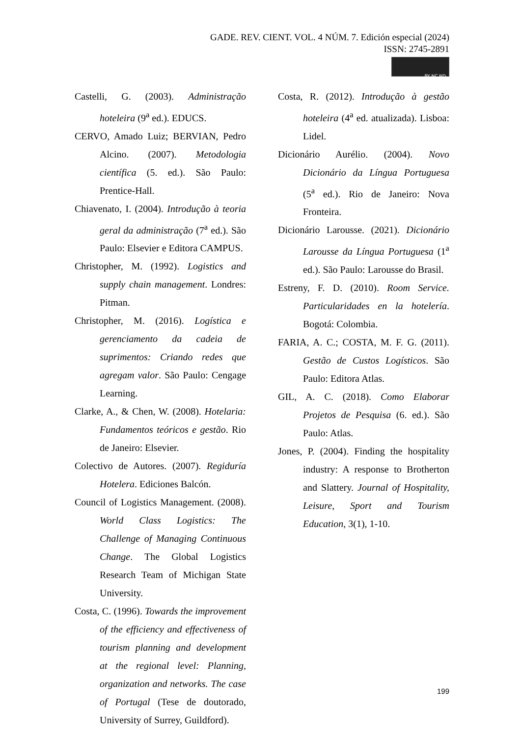GADE. REV. CIENT. VOL. 4 NÚM. 7. Edición especial (2024)
ISSN: 2745-2891
BY NC ND
Castelli, G. (2003). Administração hoteleira (9<sup>a</sup> ed.). EDUCS.
CERVO, Amado Luiz; BERVIAN, Pedro Alcino. (2007). Metodologia científica (5. ed.). São Paulo: Prentice-Hall.
Chiavenato, I. (2004). Introdução à teoria geral da administração (7<sup>a</sup> ed.). São Paulo: Elsevier e Editora CAMPUS.
Christopher, M. (1992). Logistics and supply chain management. Londres: Pitman.
Christopher, M. (2016). Logística e gerenciamento da cadeia de suprimentos: Criando redes que agregam valor. São Paulo: Cengage Learning.
Clarke, A., & Chen, W. (2008). Hotelaria: Fundamentos teóricos e gestão. Rio de Janeiro: Elsevier.
Colectivo de Autores. (2007). Regiduría Hotelera. Ediciones Balcón.
Council of Logistics Management. (2008). World Class Logistics: The Challenge of Managing Continuous Change. The Global Logistics Research Team of Michigan State University.
Costa, C. (1996). Towards the improvement of the efficiency and effectiveness of tourism planning and development at the regional level: Planning, organization and networks. The case of Portugal (Tese de doutorado, University of Surrey, Guildford).
Costa, R. (2012). Introdução à gestão hoteleira (4<sup>a</sup> ed. atualizada). Lisboa: Lidel.
Dicionário Aurélio. (2004). Novo Dicionário da Língua Portuguesa (5<sup>a</sup> ed.). Rio de Janeiro: Nova Fronteira.
Dicionário Larousse. (2021). Dicionário Larousse da Língua Portuguesa (1<sup>a</sup> ed.). São Paulo: Larousse do Brasil.
Estreny, F. D. (2010). Room Service. Particularidades en la hotelería. Bogotá: Colombia.
FARIA, A. C.; COSTA, M. F. G. (2011). Gestão de Custos Logísticos. São Paulo: Editora Atlas.
GIL, A. C. (2018). Como Elaborar Projetos de Pesquisa (6. ed.). São Paulo: Atlas.
Jones, P. (2004). Finding the hospitality industry: A response to Brotherton and Slattery. Journal of Hospitality, Leisure, Sport and Tourism Education, 3(1), 1-10.
199